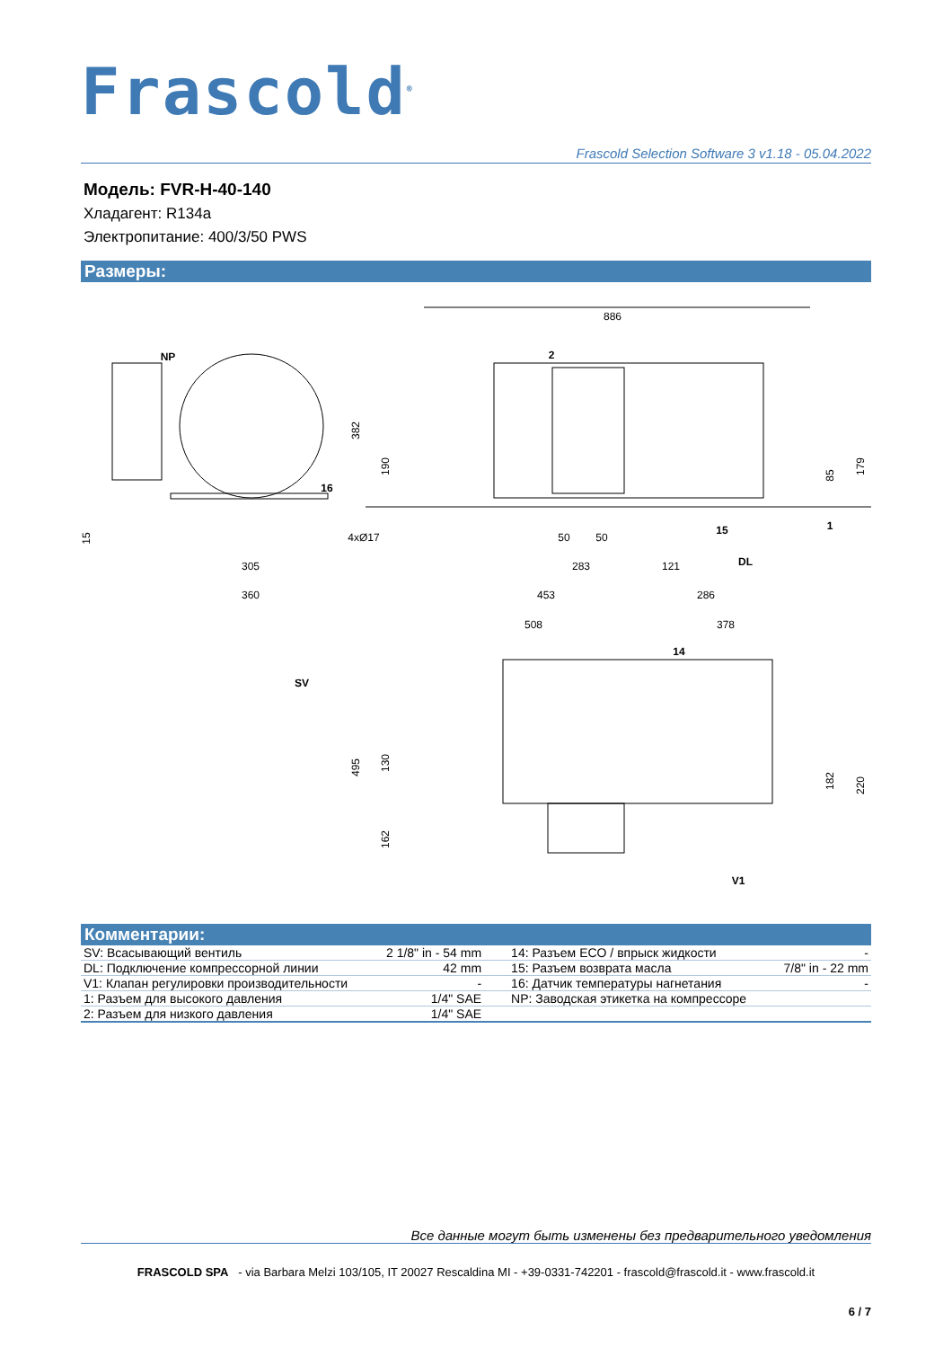Frascold<sup>®</sup>
Frascold Selection Software 3 v1.18 - 05.04.2022
Модель: FVR-H-40-140
Хладагент: R134a
Электропитание: 400/3/50 PWS
Размеры:
886
NP
2
16
382
190
15
4xØ17
305
360
50
50
283
121
453
286
508
378
15
1
DL
85
179
14
SV
495
130
162
182
220
V1
Комментарии:
| SV: Всасывающий вентиль | 2 1/8" in - 54 mm | 14: Разъем ECO / впрыск жидкости | - |
| DL: Подключение компрессорной линии | 42 mm | 15: Разъем возврата масла | 7/8" in - 22 mm |
| V1: Клапан регулировки производительности | - | 16: Датчик температуры нагнетания | - |
| 1: Разъем для высокого давления | 1/4" SAE | NP: Заводская этикетка на компрессоре | |
| 2: Разъем для низкого давления | 1/4" SAE | | |
Все данные могут быть изменены без предварительного уведомления
FRASCOLD SPA - via Barbara Melzi 103/105, IT 20027 Rescaldina MI - +39-0331-742201 - frascold@frascold.it - www.frascold.it
6 / 7